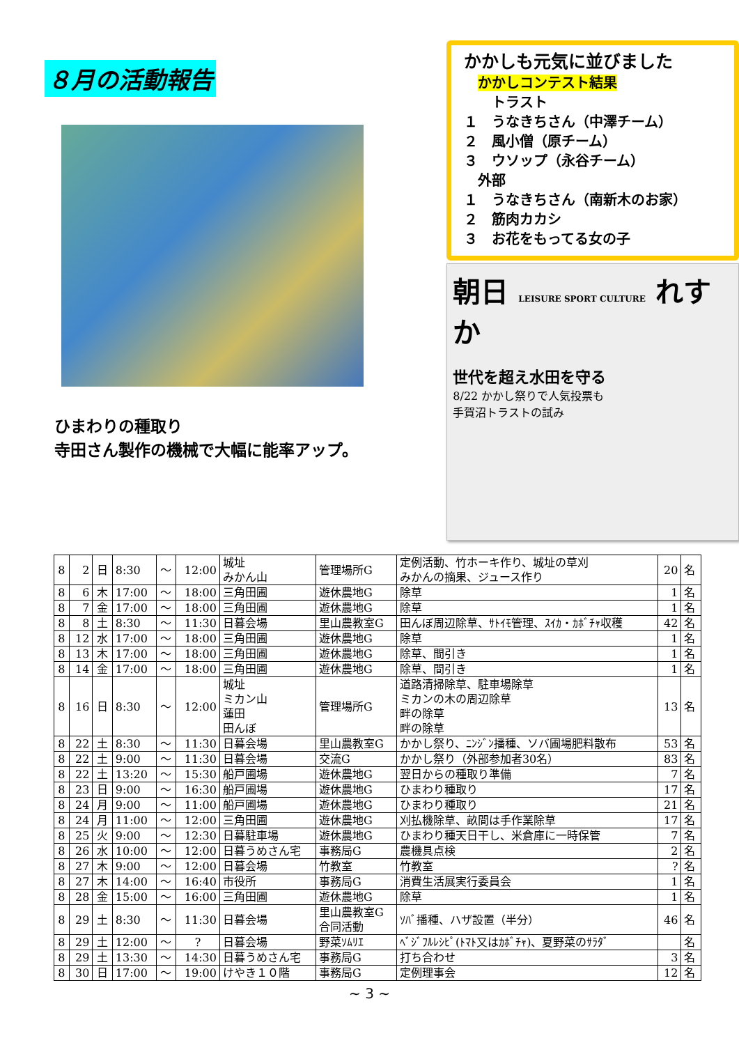８月の活動報告
ひまわりの種取り
寺田さん製作の機械で大幅に能率アップ。
かかしも元気に並びました
　かかしコンテスト結果
　　トラスト
１　うなきちさん（中澤チーム）
２　風小僧（原チーム）
３　ウソップ（永谷チーム）
　外部
１　うなきちさん（南新木のお家）
２　筋肉カカシ
３　お花をもってる女の子
朝日 LEISURE SPORT CULTURE れすか
世代を超え水田を守る
8/22 かかし祭りで人気投票も
手賀沼トラストの試み
| 8 | 2 | 日 | 8:30 | ～ | 12:00 | 城址 みかん山 | 管理場所G | 定例活動、竹ホーキ作り、城址の草刈 みかんの摘果、ジュース作り | 20 | 名 |
| 8 | 6 | 木 | 17:00 | ～ | 18:00 | 三角田圃 | 遊休農地G | 除草 | 1 | 名 |
| 8 | 7 | 金 | 17:00 | ～ | 18:00 | 三角田圃 | 遊休農地G | 除草 | 1 | 名 |
| 8 | 8 | 土 | 8:30 | ～ | 11:30 | 日暮会場 | 里山農教室G | 田んぼ周辺除草、ｻﾄｲﾓ管理、ｽｲｶ・ｶﾎﾞﾁｬ収穫 | 42 | 名 |
| 8 | 12 | 水 | 17:00 | ～ | 18:00 | 三角田圃 | 遊休農地G | 除草 | 1 | 名 |
| 8 | 13 | 木 | 17:00 | ～ | 18:00 | 三角田圃 | 遊休農地G | 除草、間引き | 1 | 名 |
| 8 | 14 | 金 | 17:00 | ～ | 18:00 | 三角田圃 | 遊休農地G | 除草、間引き | 1 | 名 |
| 8 | 16 | 日 | 8:30 | ～ | 12:00 | 城址 ミカン山 蓮田 田んぼ | 管理場所G | 道路清掃除草、駐車場除草 ミカンの木の周辺除草 畔の除草 畔の除草 | 13 | 名 |
| 8 | 22 | 土 | 8:30 | ～ | 11:30 | 日暮会場 | 里山農教室G | かかし祭り、ﾆﾝｼﾞﾝ播種、ソバ圃場肥料散布 | 53 | 名 |
| 8 | 22 | 土 | 9:00 | ～ | 11:30 | 日暮会場 | 交流G | かかし祭り（外部参加者30名） | 83 | 名 |
| 8 | 22 | 土 | 13:20 | ～ | 15:30 | 船戸圃場 | 遊休農地G | 翌日からの種取り準備 | 7 | 名 |
| 8 | 23 | 日 | 9:00 | ～ | 16:30 | 船戸圃場 | 遊休農地G | ひまわり種取り | 17 | 名 |
| 8 | 24 | 月 | 9:00 | ～ | 11:00 | 船戸圃場 | 遊休農地G | ひまわり種取り | 21 | 名 |
| 8 | 24 | 月 | 11:00 | ～ | 12:00 | 三角田圃 | 遊休農地G | 刈払機除草、畝間は手作業除草 | 17 | 名 |
| 8 | 25 | 火 | 9:00 | ～ | 12:30 | 日暮駐車場 | 遊休農地G | ひまわり種天日干し、米倉庫に一時保管 | 7 | 名 |
| 8 | 26 | 水 | 10:00 | ～ | 12:00 | 日暮うめさん宅 | 事務局G | 農機具点検 | 2 | 名 |
| 8 | 27 | 木 | 9:00 | ～ | 12:00 | 日暮会場 | 竹教室 | 竹教室 | ? | 名 |
| 8 | 27 | 木 | 14:00 | ～ | 16:40 | 市役所 | 事務局G | 消費生活展実行委員会 | 1 | 名 |
| 8 | 28 | 金 | 15:00 | ～ | 16:00 | 三角田圃 | 遊休農地G | 除草 | 1 | 名 |
| 8 | 29 | 土 | 8:30 | ～ | 11:30 | 日暮会場 | 里山農教室G 合同活動 | ｿﾊﾞ播種、ハザ設置（半分） | 46 | 名 |
| 8 | 29 | 土 | 12:00 | ～ | ? | 日暮会場 | 野菜ｿﾑﾘｴ | ﾍﾞｼﾞﾌﾙﾚｼﾋﾟ(ﾄﾏﾄ又はｶﾎﾞﾁｬ)、夏野菜のｻﾗﾀﾞ | | 名 |
| 8 | 29 | 土 | 13:30 | ～ | 14:30 | 日暮うめさん宅 | 事務局G | 打ち合わせ | 3 | 名 |
| 8 | 30 | 日 | 17:00 | ～ | 19:00 | けやき１０階 | 事務局G | 定例理事会 | 12 | 名 |
~ 3 ~